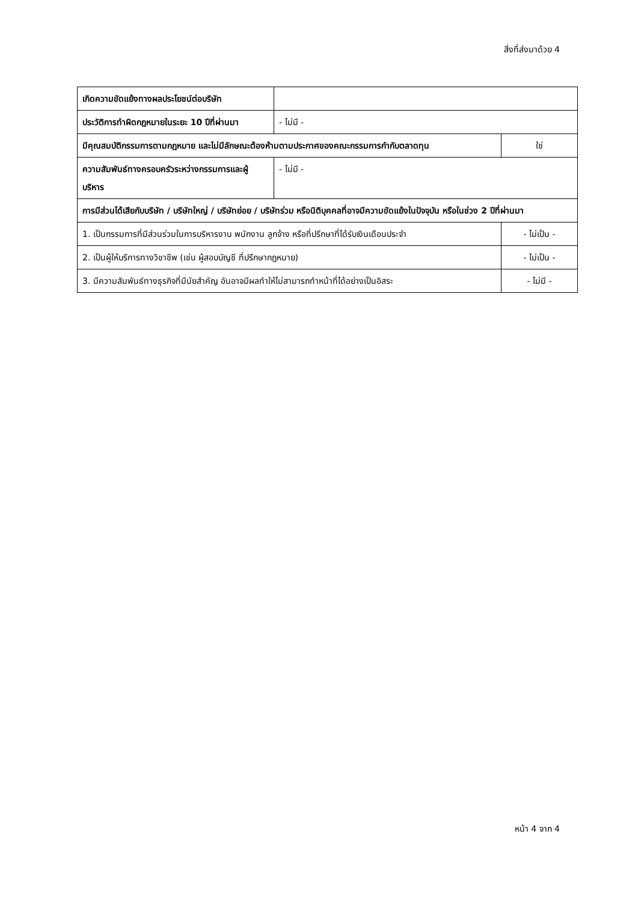สิ่งที่ส่งมาด้วย 4
| เกิดความขัดแย้งทางผลประโยชน์ต่อบริษัท | | |
| ประวัติการทำผิดกฎหมายในระยะ 10 ปีที่ผ่านมา | - ไม่มี - | |
| มีคุณสมบัติกรรมการตามกฎหมาย และไม่มีลักษณะต้องห้ามตามประกาศของคณะกรรมการกำกับตลาดทุน | | ใช่ |
| ความสัมพันธ์ทางครอบครัวระหว่างกรรมการและผู้บริหาร | - ไม่มี - | |
| การมีส่วนได้เสียกับบริษัท / บริษัทใหญ่ / บริษัทย่อย / บริษัทร่วม หรือนิติบุคคลที่อาจมีความขัดแย้งในปัจจุบัน หรือในช่วง 2 ปีที่ผ่านมา | | |
| 1. เป็นกรรมการที่มีส่วนร่วมในการบริหารงาน พนักงาน ลูกจ้าง หรือที่ปรึกษาที่ได้รับเงินเดือนประจำ | | - ไม่เป็น - |
| 2. เป็นผู้ให้บริการทางวิชาชีพ (เช่น ผู้สอบบัญชี ที่ปรึกษากฎหมาย) | | - ไม่เป็น - |
| 3. มีความสัมพันธ์ทางธุรกิจที่มีนัยสำคัญ อันอาจมีผลทำให้ไม่สามารถทำหน้าที่ได้อย่างเป็นอิสระ | | - ไม่มี - |
หน้า 4 จาก 4